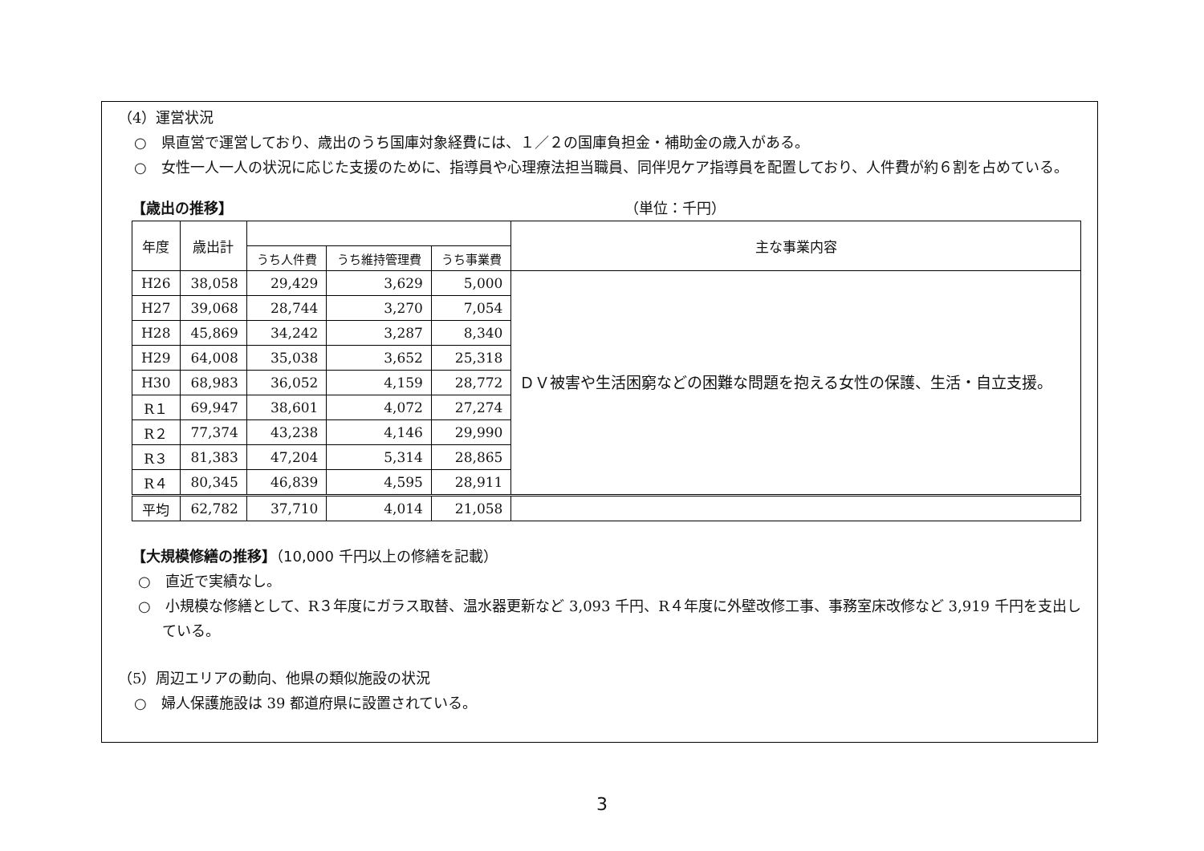（4）運営状況
○　県直営で運営しており、歳出のうち国庫対象経費には、１／２の国庫負担金・補助金の歳入がある。
○　女性一人一人の状況に応じた支援のために、指導員や心理療法担当職員、同伴児ケア指導員を配置しており、人件費が約６割を占めている。
【歳出の推移】 （単位：千円）
| 年度 | 歳出計 | | | | 主な事業内容 |
| --- | --- | --- | --- | --- | --- |
| | | うち人件費 | うち維持管理費 | うち事業費 | |
| H26 | 38,058 | 29,429 | 3,629 | 5,000 | ＤＶ被害や生活困窮などの困難な問題を抱える女性の保護、生活・自立支援。 |
| H27 | 39,068 | 28,744 | 3,270 | 7,054 | |
| H28 | 45,869 | 34,242 | 3,287 | 8,340 | |
| H29 | 64,008 | 35,038 | 3,652 | 25,318 | |
| H30 | 68,983 | 36,052 | 4,159 | 28,772 | |
| R１ | 69,947 | 38,601 | 4,072 | 27,274 | |
| R２ | 77,374 | 43,238 | 4,146 | 29,990 | |
| R３ | 81,383 | 47,204 | 5,314 | 28,865 | |
| R４ | 80,345 | 46,839 | 4,595 | 28,911 | |
| 平均 | 62,782 | 37,710 | 4,014 | 21,058 | |
【大規模修繕の推移】（10,000 千円以上の修繕を記載）
○　直近で実績なし。
○　小規模な修繕として、R３年度にガラス取替、温水器更新など 3,093 千円、R４年度に外壁改修工事、事務室床改修など 3,919 千円を支出している。
（5）周辺エリアの動向、他県の類似施設の状況
○　婦人保護施設は 39 都道府県に設置されている。
3